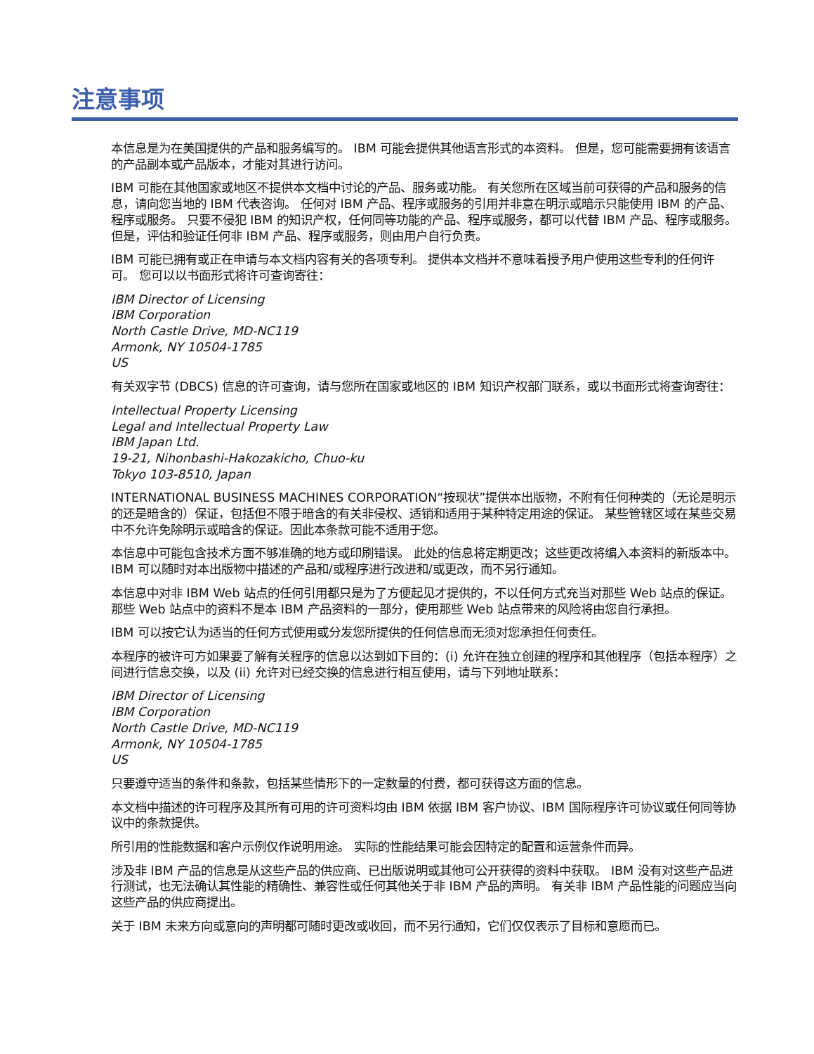注意事项
本信息是为在美国提供的产品和服务编写的。 IBM 可能会提供其他语言形式的本资料。 但是，您可能需要拥有该语言的产品副本或产品版本，才能对其进行访问。
IBM 可能在其他国家或地区不提供本文档中讨论的产品、服务或功能。 有关您所在区域当前可获得的产品和服务的信息，请向您当地的 IBM 代表咨询。 任何对 IBM 产品、程序或服务的引用并非意在明示或暗示只能使用 IBM 的产品、程序或服务。 只要不侵犯 IBM 的知识产权，任何同等功能的产品、程序或服务，都可以代替 IBM 产品、程序或服务。 但是，评估和验证任何非 IBM 产品、程序或服务，则由用户自行负责。
IBM 可能已拥有或正在申请与本文档内容有关的各项专利。 提供本文档并不意味着授予用户使用这些专利的任何许可。 您可以以书面形式将许可查询寄往：
IBM Director of Licensing
IBM Corporation
North Castle Drive, MD-NC119
Armonk, NY 10504-1785
US
有关双字节 (DBCS) 信息的许可查询，请与您所在国家或地区的 IBM 知识产权部门联系，或以书面形式将查询寄往：
Intellectual Property Licensing
Legal and Intellectual Property Law
IBM Japan Ltd.
19-21, Nihonbashi-Hakozakicho, Chuo-ku
Tokyo 103-8510, Japan
INTERNATIONAL BUSINESS MACHINES CORPORATION“按现状”提供本出版物，不附有任何种类的（无论是明示的还是暗含的）保证，包括但不限于暗含的有关非侵权、适销和适用于某种特定用途的保证。 某些管辖区域在某些交易中不允许免除明示或暗含的保证。因此本条款可能不适用于您。
本信息中可能包含技术方面不够准确的地方或印刷错误。 此处的信息将定期更改；这些更改将编入本资料的新版本中。 IBM 可以随时对本出版物中描述的产品和/或程序进行改进和/或更改，而不另行通知。
本信息中对非 IBM Web 站点的任何引用都只是为了方便起见才提供的，不以任何方式充当对那些 Web 站点的保证。 那些 Web 站点中的资料不是本 IBM 产品资料的一部分，使用那些 Web 站点带来的风险将由您自行承担。
IBM 可以按它认为适当的任何方式使用或分发您所提供的任何信息而无须对您承担任何责任。
本程序的被许可方如果要了解有关程序的信息以达到如下目的：(i) 允许在独立创建的程序和其他程序（包括本程序）之间进行信息交换，以及 (ii) 允许对已经交换的信息进行相互使用，请与下列地址联系：
IBM Director of Licensing
IBM Corporation
North Castle Drive, MD-NC119
Armonk, NY 10504-1785
US
只要遵守适当的条件和条款，包括某些情形下的一定数量的付费，都可获得这方面的信息。
本文档中描述的许可程序及其所有可用的许可资料均由 IBM 依据 IBM 客户协议、IBM 国际程序许可协议或任何同等协议中的条款提供。
所引用的性能数据和客户示例仅作说明用途。 实际的性能结果可能会因特定的配置和运营条件而异。
涉及非 IBM 产品的信息是从这些产品的供应商、已出版说明或其他可公开获得的资料中获取。 IBM 没有对这些产品进行测试，也无法确认其性能的精确性、兼容性或任何其他关于非 IBM 产品的声明。 有关非 IBM 产品性能的问题应当向这些产品的供应商提出。
关于 IBM 未来方向或意向的声明都可随时更改或收回，而不另行通知，它们仅仅表示了目标和意愿而已。